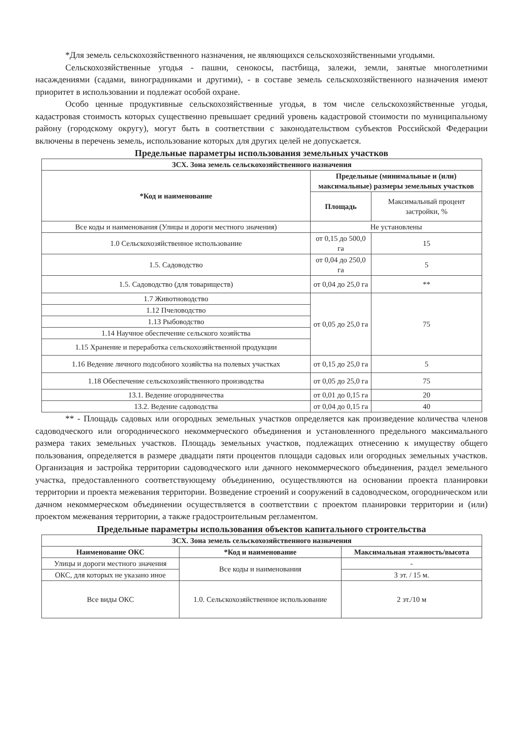*Для земель сельскохозяйственного назначения, не являющихся сельскохозяйственными угодьями.
Сельскохозяйственные угодья - пашни, сенокосы, пастбища, залежи, земли, занятые многолетними насаждениями (садами, виноградниками и другими), - в составе земель сельскохозяйственного назначения имеют приоритет в использовании и подлежат особой охране.
Особо ценные продуктивные сельскохозяйственные угодья, в том числе сельскохозяйственные угодья, кадастровая стоимость которых существенно превышает средний уровень кадастровой стоимости по муниципальному району (городскому округу), могут быть в соответствии с законодательством субъектов Российской Федерации включены в перечень земель, использование которых для других целей не допускается.
Предельные параметры использования земельных участков
| ЗСХ. Зона земель сельскохозяйственного назначения | | |
| --- | --- | --- |
| *Код и наименование | Предельные (минимальные и (или) максимальные) размеры земельных участков | |
| | Площадь | Максимальный процент застройки, % |
| Все коды и наименования (Улицы и дороги местного значения) | Не установлены | |
| 1.0 Сельскохозяйственное использование | от 0,15 до 500,0 га | 15 |
| 1.5. Садоводство | от 0,04 до 250,0 га | 5 |
| 1.5. Садоводство (для товариществ) | от 0,04 до 25,0 га | ** |
| 1.7 Животноводство | от 0,05 до 25,0 га | 75 |
| 1.12 Пчеловодство | | |
| 1.13 Рыбоводство | | |
| 1.14 Научное обеспечение сельского хозяйства | | |
| 1.15 Хранение и переработка сельскохозяйственной продукции | | |
| 1.16 Ведение личного подсобного хозяйства на полевых участках | от 0,15 до 25,0 га | 5 |
| 1.18 Обеспечение сельскохозяйственного производства | от 0,05 до 25,0 га | 75 |
| 13.1. Ведение огородничества | от 0,01 до 0,15 га | 20 |
| 13.2. Ведение садоводства | от 0,04 до 0,15 га | 40 |
** - Площадь садовых или огородных земельных участков определяется как произведение количества членов садоводческого или огороднического некоммерческого объединения и установленного предельного максимального размера таких земельных участков. Площадь земельных участков, подлежащих отнесению к имуществу общего пользования, определяется в размере двадцати пяти процентов площади садовых или огородных земельных участков. Организация и застройка территории садоводческого или дачного некоммерческого объединения, раздел земельного участка, предоставленного соответствующему объединению, осуществляются на основании проекта планировки территории и проекта межевания территории. Возведение строений и сооружений в садоводческом, огородническом или дачном некоммерческом объединении осуществляется в соответствии с проектом планировки территории и (или) проектом межевания территории, а также градостроительным регламентом.
Предельные параметры использования объектов капитального строительства
| ЗСХ. Зона земель сельскохозяйственного назначения | | |
| --- | --- | --- |
| Наименование ОКС | *Код и наименование | Максимальная этажность/высота |
| Улицы и дороги местного значения | Все коды и наименования | - |
| ОКС, для которых не указано иное | | 3 эт. / 15 м. |
| Все виды ОКС | 1.0. Сельскохозяйственное использование | 2 эт./10 м |